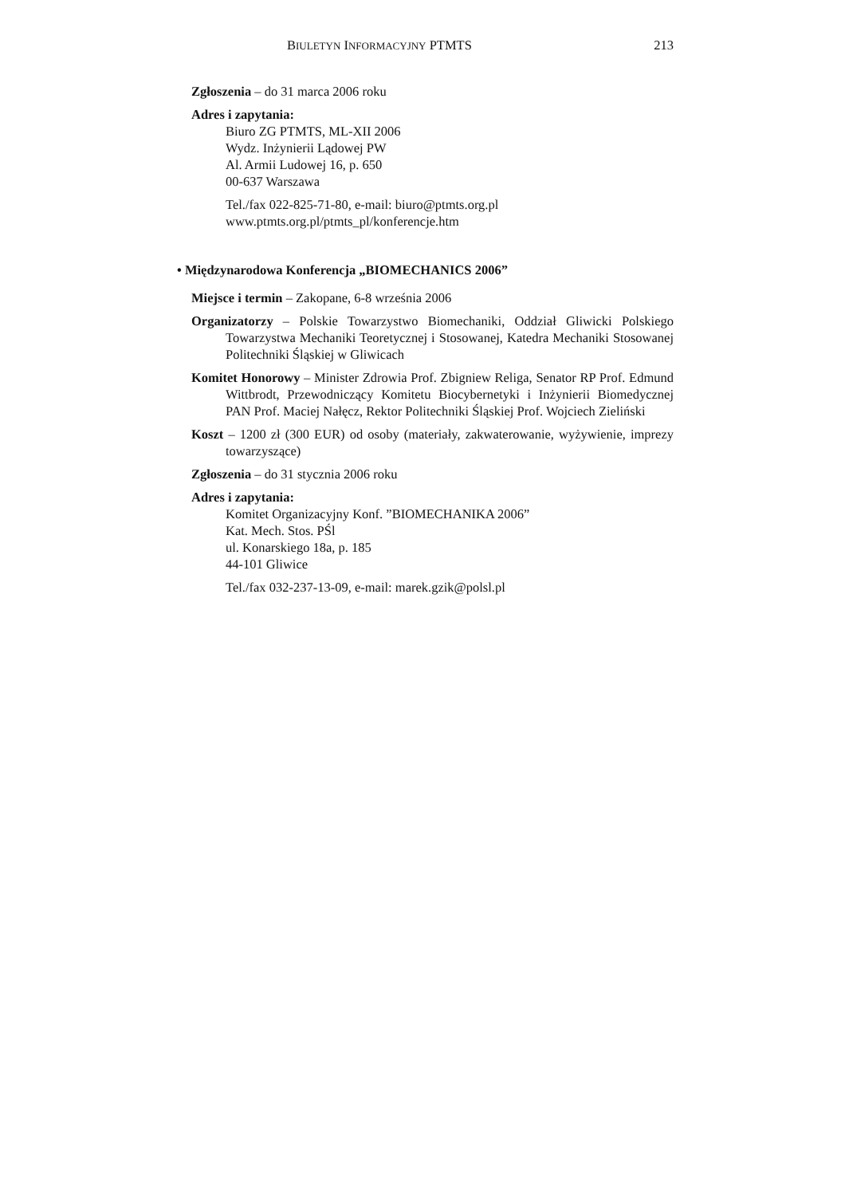BIULETYN INFORMACYJNY PTMTS 213
Zgłoszenia – do 31 marca 2006 roku
Adres i zapytania:
Biuro ZG PTMTS, ML-XII 2006
Wydz. Inżynierii Lądowej PW
Al. Armii Ludowej 16, p. 650
00-637 Warszawa
Tel./fax 022-825-71-80, e-mail: biuro@ptmts.org.pl
www.ptmts.org.pl/ptmts_pl/konferencje.htm
• Międzynarodowa Konferencja „BIOMECHANICS 2006”
Miejsce i termin – Zakopane, 6-8 września 2006
Organizatorzy – Polskie Towarzystwo Biomechaniki, Oddział Gliwicki Polskiego Towarzystwa Mechaniki Teoretycznej i Stosowanej, Katedra Mechaniki Stosowanej Politechniki Śląskiej w Gliwicach
Komitet Honorowy – Minister Zdrowia Prof. Zbigniew Religa, Senator RP Prof. Edmund Wittbrodt, Przewodniczący Komitetu Biocybernetyki i Inżynierii Biomedycznej PAN Prof. Maciej Nałęcz, Rektor Politechniki Śląskiej Prof. Wojciech Zieliński
Koszt – 1200 zł (300 EUR) od osoby (materiały, zakwaterowanie, wyżywienie, imprezy towarzyszące)
Zgłoszenia – do 31 stycznia 2006 roku
Adres i zapytania:
Komitet Organizacyjny Konf. ”BIOMECHANIKA 2006”
Kat. Mech. Stos. PŚl
ul. Konarskiego 18a, p. 185
44-101 Gliwice
Tel./fax 032-237-13-09, e-mail: marek.gzik@polsl.pl